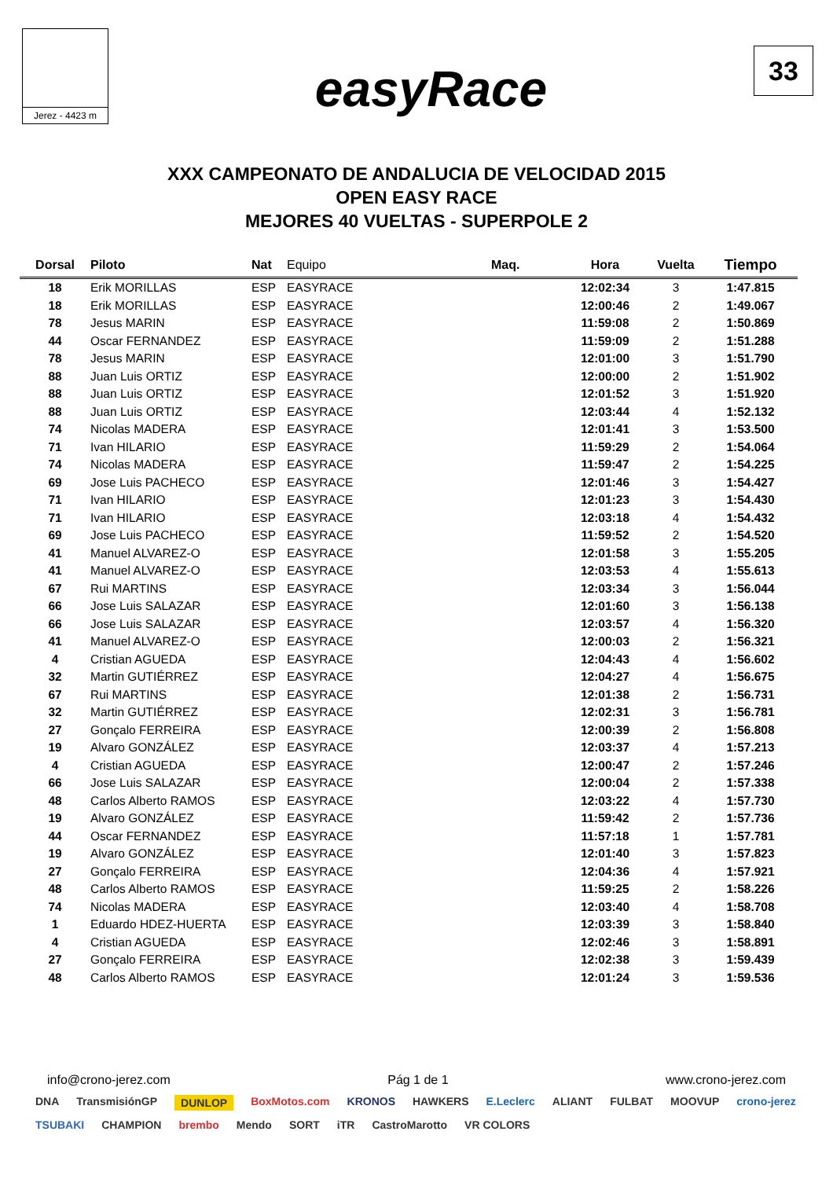Jerez - 4423 m
easyRace
33
XXX CAMPEONATO DE ANDALUCIA DE VELOCIDAD 2015
OPEN EASY RACE
MEJORES 40 VUELTAS - SUPERPOLE 2
| Dorsal | Piloto | Nat | Equipo | Maq. | Hora | Vuelta | Tiempo |
| --- | --- | --- | --- | --- | --- | --- | --- |
| 18 | Erik MORILLAS | ESP | EASYRACE | | 12:02:34 | 3 | 1:47.815 |
| 18 | Erik MORILLAS | ESP | EASYRACE | | 12:00:46 | 2 | 1:49.067 |
| 78 | Jesus MARIN | ESP | EASYRACE | | 11:59:08 | 2 | 1:50.869 |
| 44 | Oscar FERNANDEZ | ESP | EASYRACE | | 11:59:09 | 2 | 1:51.288 |
| 78 | Jesus MARIN | ESP | EASYRACE | | 12:01:00 | 3 | 1:51.790 |
| 88 | Juan Luis ORTIZ | ESP | EASYRACE | | 12:00:00 | 2 | 1:51.902 |
| 88 | Juan Luis ORTIZ | ESP | EASYRACE | | 12:01:52 | 3 | 1:51.920 |
| 88 | Juan Luis ORTIZ | ESP | EASYRACE | | 12:03:44 | 4 | 1:52.132 |
| 74 | Nicolas MADERA | ESP | EASYRACE | | 12:01:41 | 3 | 1:53.500 |
| 71 | Ivan HILARIO | ESP | EASYRACE | | 11:59:29 | 2 | 1:54.064 |
| 74 | Nicolas MADERA | ESP | EASYRACE | | 11:59:47 | 2 | 1:54.225 |
| 69 | Jose Luis PACHECO | ESP | EASYRACE | | 12:01:46 | 3 | 1:54.427 |
| 71 | Ivan HILARIO | ESP | EASYRACE | | 12:01:23 | 3 | 1:54.430 |
| 71 | Ivan HILARIO | ESP | EASYRACE | | 12:03:18 | 4 | 1:54.432 |
| 69 | Jose Luis PACHECO | ESP | EASYRACE | | 11:59:52 | 2 | 1:54.520 |
| 41 | Manuel ALVAREZ-O | ESP | EASYRACE | | 12:01:58 | 3 | 1:55.205 |
| 41 | Manuel ALVAREZ-O | ESP | EASYRACE | | 12:03:53 | 4 | 1:55.613 |
| 67 | Rui MARTINS | ESP | EASYRACE | | 12:03:34 | 3 | 1:56.044 |
| 66 | Jose Luis SALAZAR | ESP | EASYRACE | | 12:01:60 | 3 | 1:56.138 |
| 66 | Jose Luis SALAZAR | ESP | EASYRACE | | 12:03:57 | 4 | 1:56.320 |
| 41 | Manuel ALVAREZ-O | ESP | EASYRACE | | 12:00:03 | 2 | 1:56.321 |
| 4 | Cristian AGUEDA | ESP | EASYRACE | | 12:04:43 | 4 | 1:56.602 |
| 32 | Martin GUTIÉRREZ | ESP | EASYRACE | | 12:04:27 | 4 | 1:56.675 |
| 67 | Rui MARTINS | ESP | EASYRACE | | 12:01:38 | 2 | 1:56.731 |
| 32 | Martin GUTIÉRREZ | ESP | EASYRACE | | 12:02:31 | 3 | 1:56.781 |
| 27 | Gonçalo FERREIRA | ESP | EASYRACE | | 12:00:39 | 2 | 1:56.808 |
| 19 | Alvaro GONZÁLEZ | ESP | EASYRACE | | 12:03:37 | 4 | 1:57.213 |
| 4 | Cristian AGUEDA | ESP | EASYRACE | | 12:00:47 | 2 | 1:57.246 |
| 66 | Jose Luis SALAZAR | ESP | EASYRACE | | 12:00:04 | 2 | 1:57.338 |
| 48 | Carlos Alberto RAMOS | ESP | EASYRACE | | 12:03:22 | 4 | 1:57.730 |
| 19 | Alvaro GONZÁLEZ | ESP | EASYRACE | | 11:59:42 | 2 | 1:57.736 |
| 44 | Oscar FERNANDEZ | ESP | EASYRACE | | 11:57:18 | 1 | 1:57.781 |
| 19 | Alvaro GONZÁLEZ | ESP | EASYRACE | | 12:01:40 | 3 | 1:57.823 |
| 27 | Gonçalo FERREIRA | ESP | EASYRACE | | 12:04:36 | 4 | 1:57.921 |
| 48 | Carlos Alberto RAMOS | ESP | EASYRACE | | 11:59:25 | 2 | 1:58.226 |
| 74 | Nicolas MADERA | ESP | EASYRACE | | 12:03:40 | 4 | 1:58.708 |
| 1 | Eduardo HDEZ-HUERTA | ESP | EASYRACE | | 12:03:39 | 3 | 1:58.840 |
| 4 | Cristian AGUEDA | ESP | EASYRACE | | 12:02:46 | 3 | 1:58.891 |
| 27 | Gonçalo FERREIRA | ESP | EASYRACE | | 12:02:38 | 3 | 1:59.439 |
| 48 | Carlos Alberto RAMOS | ESP | EASYRACE | | 12:01:24 | 3 | 1:59.536 |
info@crono-jerez.com Pág 1 de 1 www.crono-jerez.com
DNA TransmisiónGP DUNLOP BoxMotos.com KRONOS HAWKERS E.Leclerc ALIANT FULBAT MOOVUP crono-jerez TSUBAKI CHAMPION brembo Mendo SORT iTR CastroMarotto VR COLORS